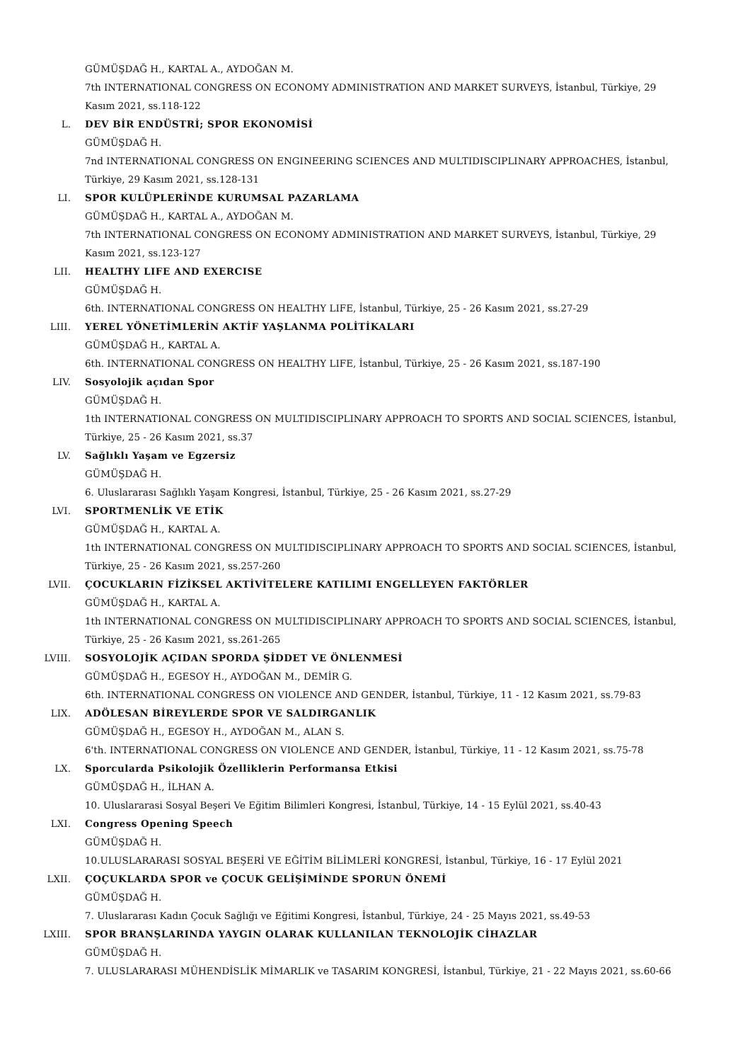GÜMÜŞDAĞ H., KARTAL A., AYDOĞAN M.
7th INTERNATIONAL CONGRESS ON ECONOMY ADMINISTRATION AND MARKET SURVEYS, İstanbul, Türkiye, 29 Kasım 2021, ss.118-122
L. DEV BİR ENDÜSTRİ; SPOR EKONOMİSİ
GÜMÜŞDAĞ H.
7nd INTERNATIONAL CONGRESS ON ENGINEERING SCIENCES AND MULTIDISCIPLINARY APPROACHES, İstanbul, Türkiye, 29 Kasım 2021, ss.128-131
LI. SPOR KULÜPLERİNDE KURUMSAL PAZARLAMA
GÜMÜŞDAĞ H., KARTAL A., AYDOĞAN M.
7th INTERNATIONAL CONGRESS ON ECONOMY ADMINISTRATION AND MARKET SURVEYS, İstanbul, Türkiye, 29 Kasım 2021, ss.123-127
LII. HEALTHY LIFE AND EXERCISE
GÜMÜŞDAĞ H.
6th. INTERNATIONAL CONGRESS ON HEALTHY LIFE, İstanbul, Türkiye, 25 - 26 Kasım 2021, ss.27-29
LIII. YEREL YÖNETİMLERİN AKTİF YAŞLANMA POLİTİKALARI
GÜMÜŞDAĞ H., KARTAL A.
6th. INTERNATIONAL CONGRESS ON HEALTHY LIFE, İstanbul, Türkiye, 25 - 26 Kasım 2021, ss.187-190
LIV. Sosyolojik açıdan Spor
GÜMÜŞDAĞ H.
1th INTERNATIONAL CONGRESS ON MULTIDISCIPLINARY APPROACH TO SPORTS AND SOCIAL SCIENCES, İstanbul, Türkiye, 25 - 26 Kasım 2021, ss.37
LV. Sağlıklı Yaşam ve Egzersiz
GÜMÜŞDAĞ H.
6. Uluslararası Sağlıklı Yaşam Kongresi, İstanbul, Türkiye, 25 - 26 Kasım 2021, ss.27-29
LVI. SPORTMENLİK VE ETİK
GÜMÜŞDAĞ H., KARTAL A.
1th INTERNATIONAL CONGRESS ON MULTIDISCIPLINARY APPROACH TO SPORTS AND SOCIAL SCIENCES, İstanbul, Türkiye, 25 - 26 Kasım 2021, ss.257-260
LVII. ÇOCUKLARIN FİZİKSEL AKTİVİTELERE KATILIMI ENGELLEYEN FAKTÖRLER
GÜMÜŞDAĞ H., KARTAL A.
1th INTERNATIONAL CONGRESS ON MULTIDISCIPLINARY APPROACH TO SPORTS AND SOCIAL SCIENCES, İstanbul, Türkiye, 25 - 26 Kasım 2021, ss.261-265
LVIII. SOSYOLOJİK AÇIDAN SPORDA ŞİDDET VE ÖNLENMESİ
GÜMÜŞDAĞ H., EGESOY H., AYDOĞAN M., DEMİR G.
6th. INTERNATIONAL CONGRESS ON VIOLENCE AND GENDER, İstanbul, Türkiye, 11 - 12 Kasım 2021, ss.79-83
LIX. ADÖLESAN BİREYLERDE SPOR VE SALDIRGANLIK
GÜMÜŞDAĞ H., EGESOY H., AYDOĞAN M., ALAN S.
6'th. INTERNATIONAL CONGRESS ON VIOLENCE AND GENDER, İstanbul, Türkiye, 11 - 12 Kasım 2021, ss.75-78
LX. Sporcularda Psikolojik Özelliklerin Performansa Etkisi
GÜMÜŞDAĞ H., İLHAN A.
10. Uluslararasi Sosyal Beşeri Ve Eğitim Bilimleri Kongresi, İstanbul, Türkiye, 14 - 15 Eylül 2021, ss.40-43
LXI. Congress Opening Speech
GÜMÜŞDAĞ H.
10.ULUSLARARASI SOSYAL BEŞERİ VE EĞİTİM BİLİMLERİ KONGRESİ, İstanbul, Türkiye, 16 - 17 Eylül 2021
LXII. ÇOÇUKLARDA SPOR ve ÇOCUK GELİŞİMİNDE SPORUN ÖNEMİ
GÜMÜŞDAĞ H.
7. Uluslararası Kadın Çocuk Sağlığı ve Eğitimi Kongresi, İstanbul, Türkiye, 24 - 25 Mayıs 2021, ss.49-53
LXIII. SPOR BRANŞLARINDA YAYGIN OLARAK KULLANILAN TEKNOLOJİK CİHAZLAR
GÜMÜŞDAĞ H.
7. ULUSLARARASI MÜHENDİSLİK MİMARLIK ve TASARIM KONGRESİ, İstanbul, Türkiye, 21 - 22 Mayıs 2021, ss.60-66